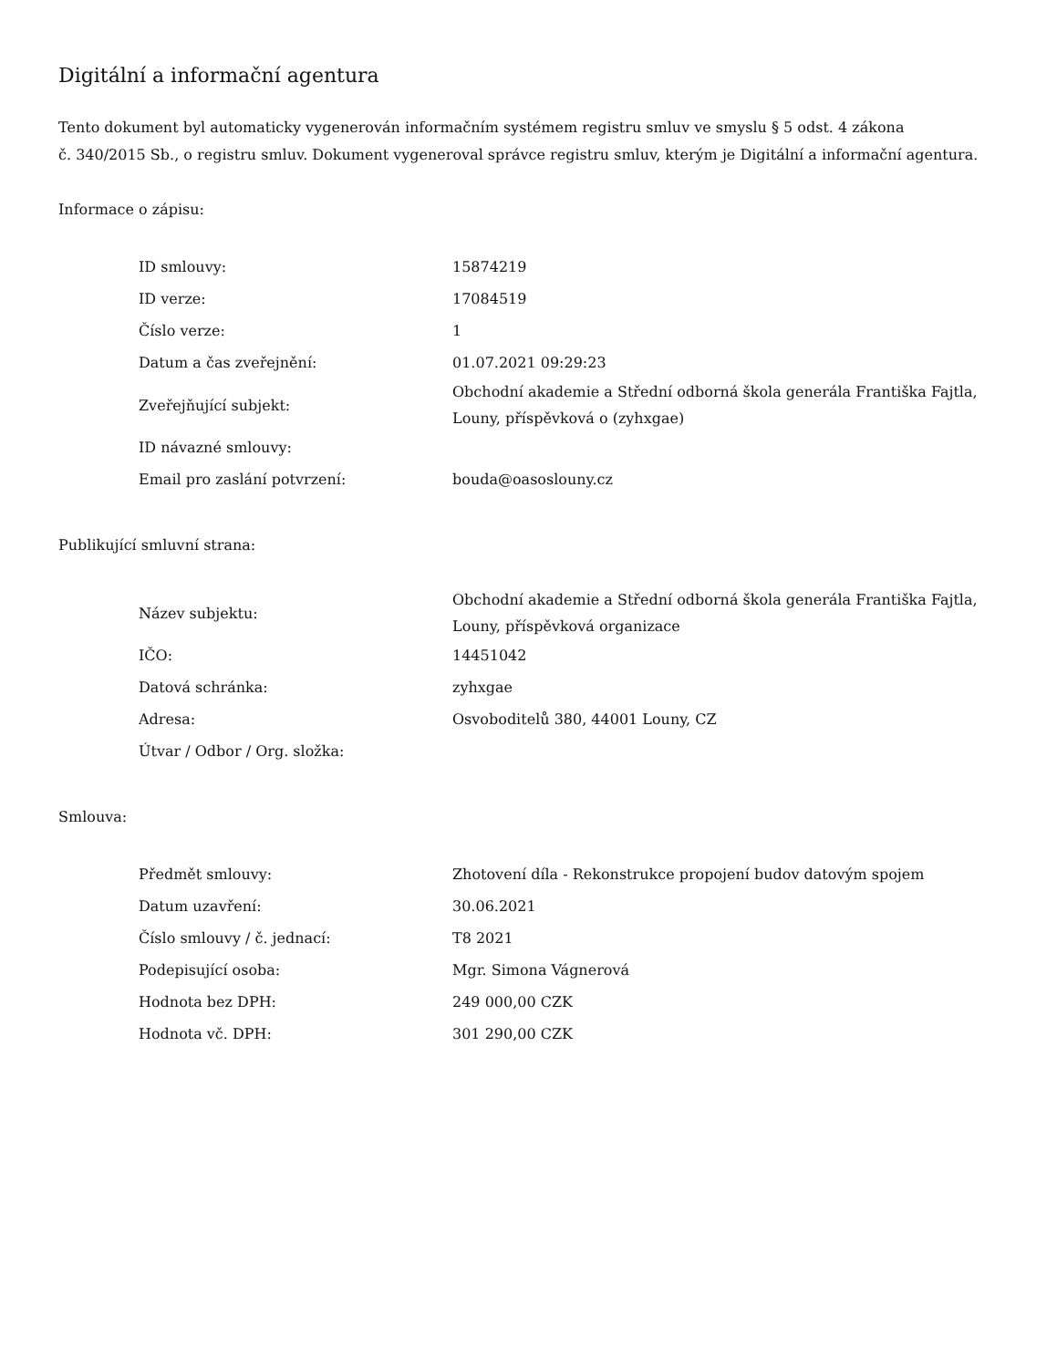Digitální a informační agentura
Tento dokument byl automaticky vygenerován informačním systémem registru smluv ve smyslu § 5 odst. 4 zákona
č. 340/2015 Sb., o registru smluv. Dokument vygeneroval správce registru smluv, kterým je Digitální a informační agentura.
Informace o zápisu:
| ID smlouvy: | 15874219 |
| ID verze: | 17084519 |
| Číslo verze: | 1 |
| Datum a čas zveřejnění: | 01.07.2021 09:29:23 |
| Zveřejňující subjekt: | Obchodní akademie a Střední odborná škola generála Františka Fajtla, Louny, příspěvková o (zyhxgae) |
| ID návazné smlouvy: | |
| Email pro zaslání potvrzení: | bouda@oasoslouny.cz |
Publikující smluvní strana:
| Název subjektu: | Obchodní akademie a Střední odborná škola generála Františka Fajtla, Louny, příspěvková organizace |
| IČO: | 14451042 |
| Datová schránka: | zyhxgae |
| Adresa: | Osvoboditelů 380, 44001 Louny, CZ |
| Útvar / Odbor / Org. složka: | |
Smlouva:
| Předmět smlouvy: | Zhotovení díla - Rekonstrukce propojení budov datovým spojem |
| Datum uzavření: | 30.06.2021 |
| Číslo smlouvy / č. jednací: | T8 2021 |
| Podepisující osoba: | Mgr. Simona Vágnerová |
| Hodnota bez DPH: | 249 000,00 CZK |
| Hodnota vč. DPH: | 301 290,00 CZK |